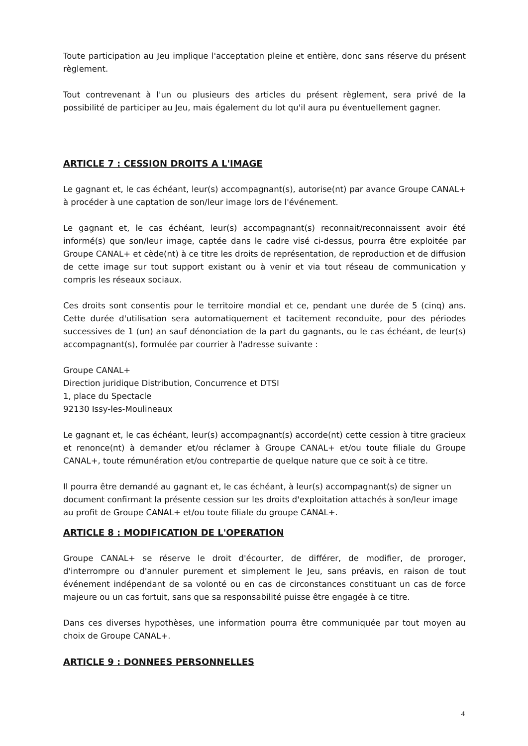Toute participation au Jeu implique l'acceptation pleine et entière, donc sans réserve du présent règlement.
Tout contrevenant à l'un ou plusieurs des articles du présent règlement, sera privé de la possibilité de participer au Jeu, mais également du lot qu'il aura pu éventuellement gagner.
ARTICLE 7 : CESSION DROITS A L'IMAGE
Le gagnant et, le cas échéant, leur(s) accompagnant(s), autorise(nt) par avance Groupe CANAL+ à procéder à une captation de son/leur image lors de l'événement.
Le gagnant et, le cas échéant, leur(s) accompagnant(s) reconnait/reconnaissent avoir été informé(s) que son/leur image, captée dans le cadre visé ci-dessus, pourra être exploitée par Groupe CANAL+ et cède(nt) à ce titre les droits de représentation, de reproduction et de diffusion de cette image sur tout support existant ou à venir et via tout réseau de communication y compris les réseaux sociaux.
Ces droits sont consentis pour le territoire mondial et ce, pendant une durée de 5 (cinq) ans. Cette durée d'utilisation sera automatiquement et tacitement reconduite, pour des périodes successives de 1 (un) an sauf dénonciation de la part du gagnants, ou le cas échéant, de leur(s) accompagnant(s), formulée par courrier à l'adresse suivante :
Groupe CANAL+
Direction juridique Distribution, Concurrence et DTSI
1, place du Spectacle
92130 Issy-les-Moulineaux
Le gagnant et, le cas échéant, leur(s) accompagnant(s) accorde(nt) cette cession à titre gracieux et renonce(nt) à demander et/ou réclamer à Groupe CANAL+ et/ou toute filiale du Groupe CANAL+, toute rémunération et/ou contrepartie de quelque nature que ce soit à ce titre.
Il pourra être demandé au gagnant et, le cas échéant, à leur(s) accompagnant(s) de signer un document confirmant la présente cession sur les droits d'exploitation attachés à son/leur image au profit de Groupe CANAL+ et/ou toute filiale du groupe CANAL+.
ARTICLE 8 : MODIFICATION DE L'OPERATION
Groupe CANAL+ se réserve le droit d'écourter, de différer, de modifier, de proroger, d'interrompre ou d'annuler purement et simplement le Jeu, sans préavis, en raison de tout événement indépendant de sa volonté ou en cas de circonstances constituant un cas de force majeure ou un cas fortuit, sans que sa responsabilité puisse être engagée à ce titre.
Dans ces diverses hypothèses, une information pourra être communiquée par tout moyen au choix de Groupe CANAL+.
ARTICLE 9 : DONNEES PERSONNELLES
4